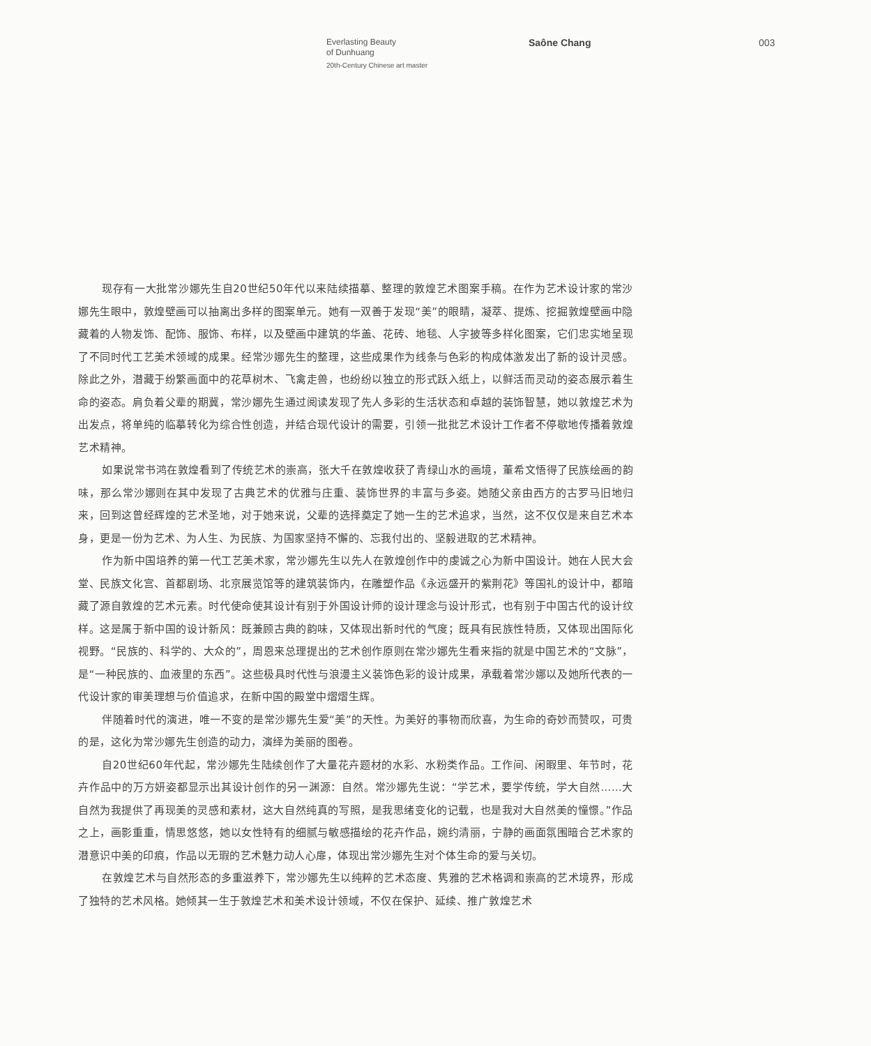Everlasting Beauty
of Dunhuang
20th-Century Chinese art master
Saône Chang 003
现存有一大批常沙娜先生自20世纪50年代以来陆续描摹、整理的敦煌艺术图案手稿。在作为艺术设计家的常沙娜先生眼中，敦煌壁画可以抽离出多样的图案单元。她有一双善于发现“美”的眼睛，凝萃、提炼、挖掘敦煌壁画中隐藏着的人物发饰、配饰、服饰、布样，以及壁画中建筑的华盖、花砖、地毯、人字披等多样化图案，它们忠实地呈现了不同时代工艺美术领域的成果。经常沙娜先生的整理，这些成果作为线条与色彩的构成体激发出了新的设计灵感。除此之外，潜藏于纷繁画面中的花草树木、飞禽走兽，也纷纷以独立的形式跃入纸上，以鲜活而灵动的姿态展示着生命的姿态。肩负着父辈的期冀，常沙娜先生通过阅读发现了先人多彩的生活状态和卓越的装饰智慧，她以敦煌艺术为出发点，将单纯的临摹转化为综合性创造，并结合现代设计的需要，引领一批批艺术设计工作者不停歇地传播着敦煌艺术精神。
如果说常书鸿在敦煌看到了传统艺术的崇高，张大千在敦煌收获了青绿山水的画境，董希文悟得了民族绘画的韵味，那么常沙娜则在其中发现了古典艺术的优雅与庄重、装饰世界的丰富与多姿。她随父亲由西方的古罗马旧地归来，回到这曾经辉煌的艺术圣地，对于她来说，父辈的选择奠定了她一生的艺术追求，当然，这不仅仅是来自艺术本身，更是一份为艺术、为人生、为民族、为国家坚持不懈的、忘我付出的、坚毅进取的艺术精神。
作为新中国培养的第一代工艺美术家，常沙娜先生以先人在敦煌创作中的虔诚之心为新中国设计。她在人民大会堂、民族文化宫、首都剧场、北京展览馆等的建筑装饰内，在雕塑作品《永远盛开的紫荆花》等国礼的设计中，都暗藏了源自敦煌的艺术元素。时代使命使其设计有别于外国设计师的设计理念与设计形式，也有别于中国古代的设计纹样。这是属于新中国的设计新风：既兼顾古典的韵味，又体现出新时代的气度；既具有民族性特质，又体现出国际化视野。“民族的、科学的、大众的”，周恩来总理提出的艺术创作原则在常沙娜先生看来指的就是中国艺术的“文脉”，是“一种民族的、血液里的东西”。这些极具时代性与浪漫主义装饰色彩的设计成果，承载着常沙娜以及她所代表的一代设计家的审美理想与价值追求，在新中国的殿堂中熠熠生辉。
伴随着时代的演进，唯一不变的是常沙娜先生爱“美”的天性。为美好的事物而欣喜，为生命的奇妙而赞叹，可贵的是，这化为常沙娜先生创造的动力，演绎为美丽的图卷。
自20世纪60年代起，常沙娜先生陆续创作了大量花卉题材的水彩、水粉类作品。工作间、闲暇里、年节时，花卉作品中的万方妍姿都显示出其设计创作的另一渊源：自然。常沙娜先生说：“学艺术，要学传统，学大自然……大自然为我提供了再现美的灵感和素材，这大自然纯真的写照，是我思绪变化的记载，也是我对大自然美的憧憬。”作品之上，画影重重，情思悠悠，她以女性特有的细腻与敏感描绘的花卉作品，婉约清丽，宁静的画面氛围暗合艺术家的潜意识中美的印痕，作品以无瑕的艺术魅力动人心扉，体现出常沙娜先生对个体生命的爱与关切。
在敦煌艺术与自然形态的多重滋养下，常沙娜先生以纯粹的艺术态度、隽雅的艺术格调和崇高的艺术境界，形成了独特的艺术风格。她倾其一生于敦煌艺术和美术设计领域，不仅在保护、延续、推广敦煌艺术